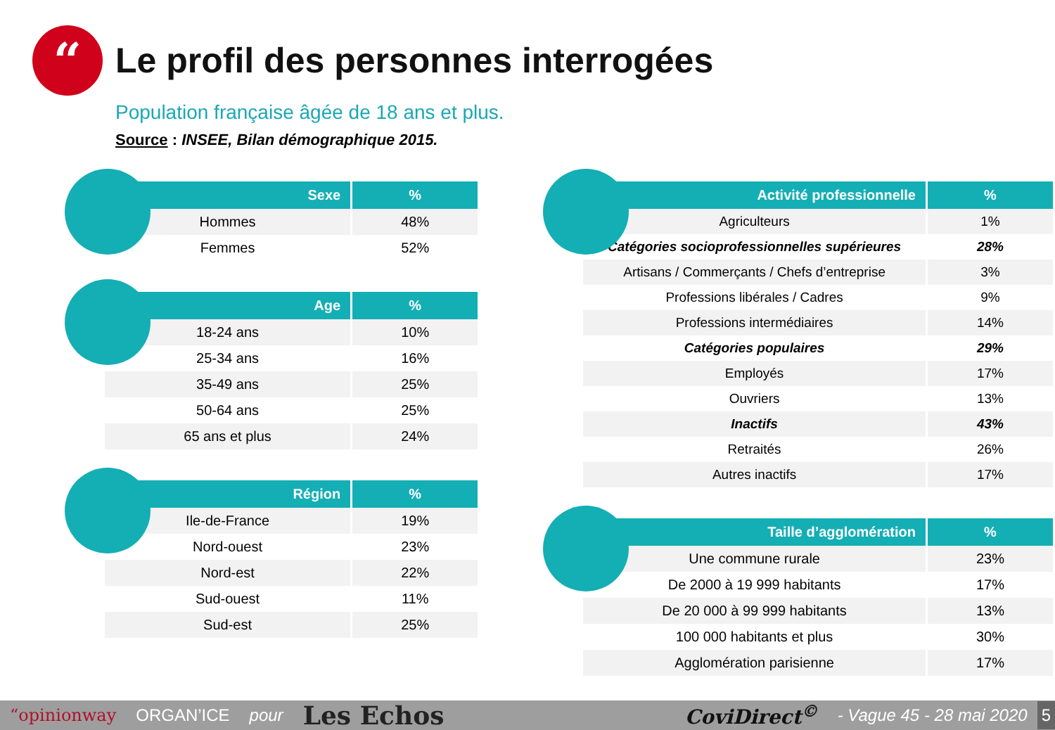“
Le profil des personnes interrogées
Population française âgée de 18 ans et plus.
Source : INSEE, Bilan démographique 2015.
| Sexe | % |
| --- | --- |
| Hommes | 48% |
| Femmes | 52% |
| Age | % |
| --- | --- |
| 18-24 ans | 10% |
| 25-34 ans | 16% |
| 35-49 ans | 25% |
| 50-64 ans | 25% |
| 65 ans et plus | 24% |
| Région | % |
| --- | --- |
| Ile-de-France | 19% |
| Nord-ouest | 23% |
| Nord-est | 22% |
| Sud-ouest | 11% |
| Sud-est | 25% |
| Activité professionnelle | % |
| --- | --- |
| Agriculteurs | 1% |
| Catégories socioprofessionnelles supérieures | 28% |
| Artisans / Commerçants / Chefs d’entreprise | 3% |
| Professions libérales / Cadres | 9% |
| Professions intermédiaires | 14% |
| Catégories populaires | 29% |
| Employés | 17% |
| Ouvriers | 13% |
| Inactifs | 43% |
| Retraités | 26% |
| Autres inactifs | 17% |
| Taille d’agglomération | % |
| --- | --- |
| Une commune rurale | 23% |
| De 2000 à 19 999 habitants | 17% |
| De 20 000 à 99 999 habitants | 13% |
| 100 000 habitants et plus | 30% |
| Agglomération parisienne | 17% |
“opinionway ORGAN’ICE pour Les Echos CoviDirect<sup>©</sup> - Vague 45 - 28 mai 2020 5